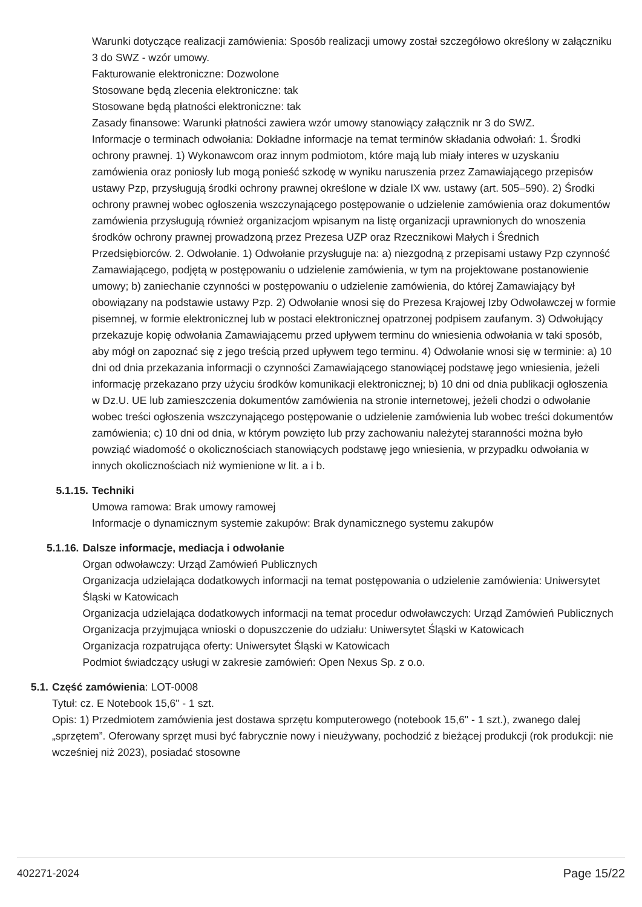Warunki dotyczące realizacji zamówienia: Sposób realizacji umowy został szczegółowo określony w załączniku 3 do SWZ - wzór umowy.
Fakturowanie elektroniczne: Dozwolone
Stosowane będą zlecenia elektroniczne: tak
Stosowane będą płatności elektroniczne: tak
Zasady finansowe: Warunki płatności zawiera wzór umowy stanowiący załącznik nr 3 do SWZ.
Informacje o terminach odwołania: Dokładne informacje na temat terminów składania odwołań: 1. Środki ochrony prawnej. 1) Wykonawcom oraz innym podmiotom, które mają lub miały interes w uzyskaniu zamówienia oraz poniosły lub mogą ponieść szkodę w wyniku naruszenia przez Zamawiającego przepisów ustawy Pzp, przysługują środki ochrony prawnej określone w dziale IX ww. ustawy (art. 505–590). 2) Środki ochrony prawnej wobec ogłoszenia wszczynającego postępowanie o udzielenie zamówienia oraz dokumentów zamówienia przysługują również organizacjom wpisanym na listę organizacji uprawnionych do wnoszenia środków ochrony prawnej prowadzoną przez Prezesa UZP oraz Rzecznikowi Małych i Średnich Przedsiębiorców. 2. Odwołanie. 1) Odwołanie przysługuje na: a) niezgodną z przepisami ustawy Pzp czynność Zamawiającego, podjętą w postępowaniu o udzielenie zamówienia, w tym na projektowane postanowienie umowy; b) zaniechanie czynności w postępowaniu o udzielenie zamówienia, do której Zamawiający był obowiązany na podstawie ustawy Pzp. 2) Odwołanie wnosi się do Prezesa Krajowej Izby Odwoławczej w formie pisemnej, w formie elektronicznej lub w postaci elektronicznej opatrzonej podpisem zaufanym. 3) Odwołujący przekazuje kopię odwołania Zamawiającemu przed upływem terminu do wniesienia odwołania w taki sposób, aby mógł on zapoznać się z jego treścią przed upływem tego terminu. 4) Odwołanie wnosi się w terminie: a) 10 dni od dnia przekazania informacji o czynności Zamawiającego stanowiącej podstawę jego wniesienia, jeżeli informację przekazano przy użyciu środków komunikacji elektronicznej; b) 10 dni od dnia publikacji ogłoszenia w Dz.U. UE lub zamieszczenia dokumentów zamówienia na stronie internetowej, jeżeli chodzi o odwołanie wobec treści ogłoszenia wszczynającego postępowanie o udzielenie zamówienia lub wobec treści dokumentów zamówienia; c) 10 dni od dnia, w którym powzięto lub przy zachowaniu należytej staranności można było powziąć wiadomość o okolicznościach stanowiących podstawę jego wniesienia, w przypadku odwołania w innych okolicznościach niż wymienione w lit. a i b.
5.1.15. Techniki
Umowa ramowa: Brak umowy ramowej
Informacje o dynamicznym systemie zakupów: Brak dynamicznego systemu zakupów
5.1.16. Dalsze informacje, mediacja i odwołanie
Organ odwoławczy: Urząd Zamówień Publicznych
Organizacja udzielająca dodatkowych informacji na temat postępowania o udzielenie zamówienia: Uniwersytet Śląski w Katowicach
Organizacja udzielająca dodatkowych informacji na temat procedur odwoławczych: Urząd Zamówień Publicznych
Organizacja przyjmująca wnioski o dopuszczenie do udziału: Uniwersytet Śląski w Katowicach
Organizacja rozpatrująca oferty: Uniwersytet Śląski w Katowicach
Podmiot świadczący usługi w zakresie zamówień: Open Nexus Sp. z o.o.
5.1. Część zamówienia: LOT-0008
Tytuł: cz. E Notebook 15,6" - 1 szt.
Opis: 1) Przedmiotem zamówienia jest dostawa sprzętu komputerowego (notebook 15,6" - 1 szt.), zwanego dalej „sprzętem”. Oferowany sprzęt musi być fabrycznie nowy i nieużywany, pochodzić z bieżącej produkcji (rok produkcji: nie wcześniej niż 2023), posiadać stosowne
402271-2024 Page 15/22